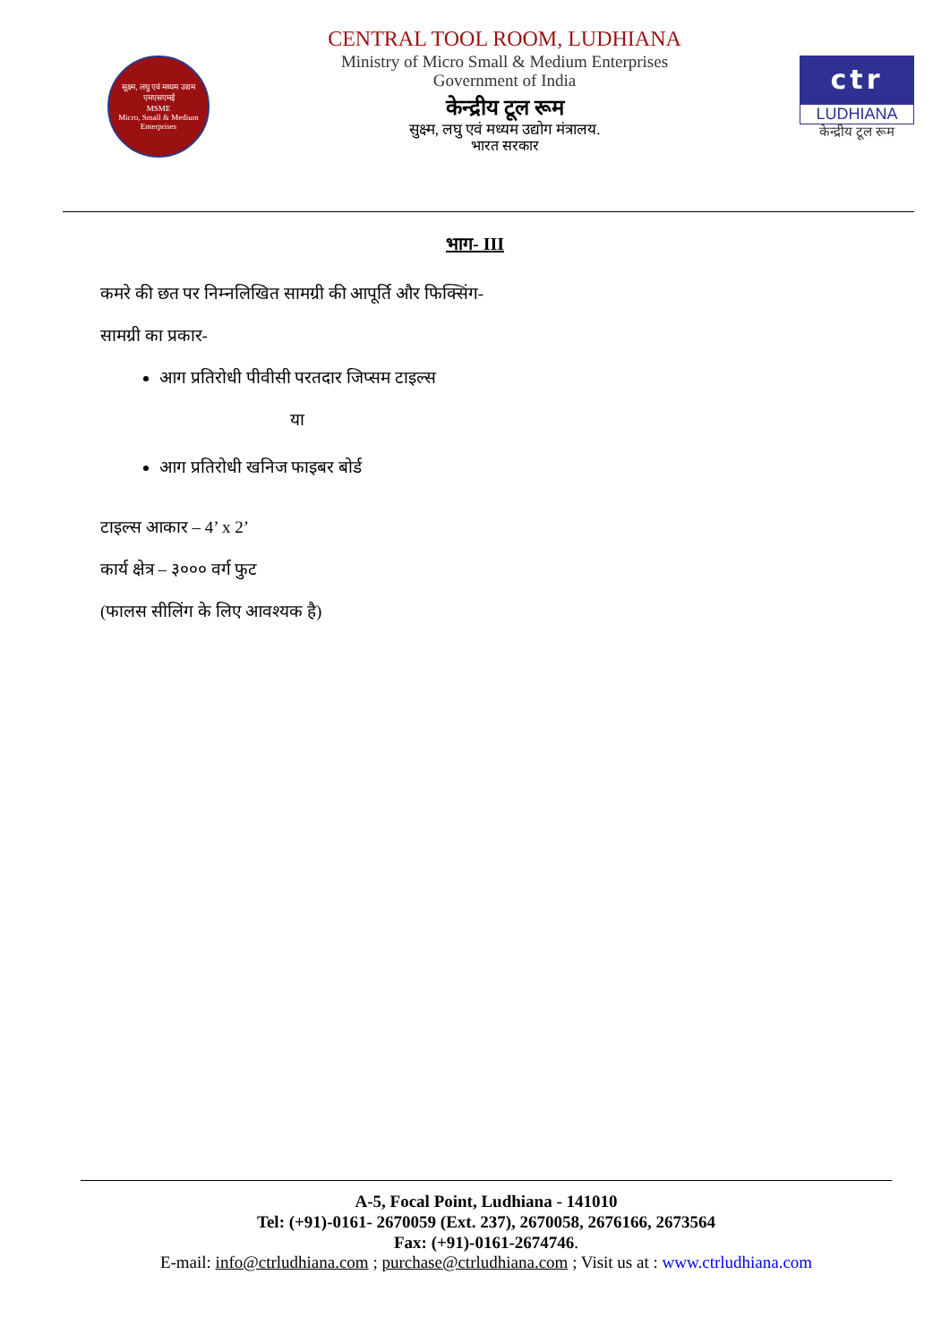सूक्ष्म, लघु एवं मध्यम उद्यम
एमएसएमई
MSME
Micro, Small & Medium Enterprises
CENTRAL TOOL ROOM, LUDHIANA
Ministry of Micro Small & Medium Enterprises
Government of India
केन्द्रीय टूल रूम
सुक्ष्म, लघु एवं मध्यम उद्योग मंत्रालय.
भारत सरकार
ctr
LUDHIANA
केन्द्रीय टूल रूम
भाग- III
कमरे की छत पर निम्नलिखित सामग्री की आपूर्ति और फिक्सिंग-
सामग्री का प्रकार-
आग प्रतिरोधी पीवीसी परतदार जिप्सम टाइल्स
या
आग प्रतिरोधी खनिज फाइबर बोर्ड
टाइल्स आकार – 4’ x 2’
कार्य क्षेत्र – ३००० वर्ग फुट
(फालस सीलिंग के लिए आवश्यक है)
A-5, Focal Point, Ludhiana - 141010
Tel: (+91)-0161- 2670059 (Ext. 237), 2670058, 2676166, 2673564
Fax: (+91)-0161-2674746.
E-mail: info@ctrludhiana.com ; purchase@ctrludhiana.com ; Visit us at : www.ctrludhiana.com